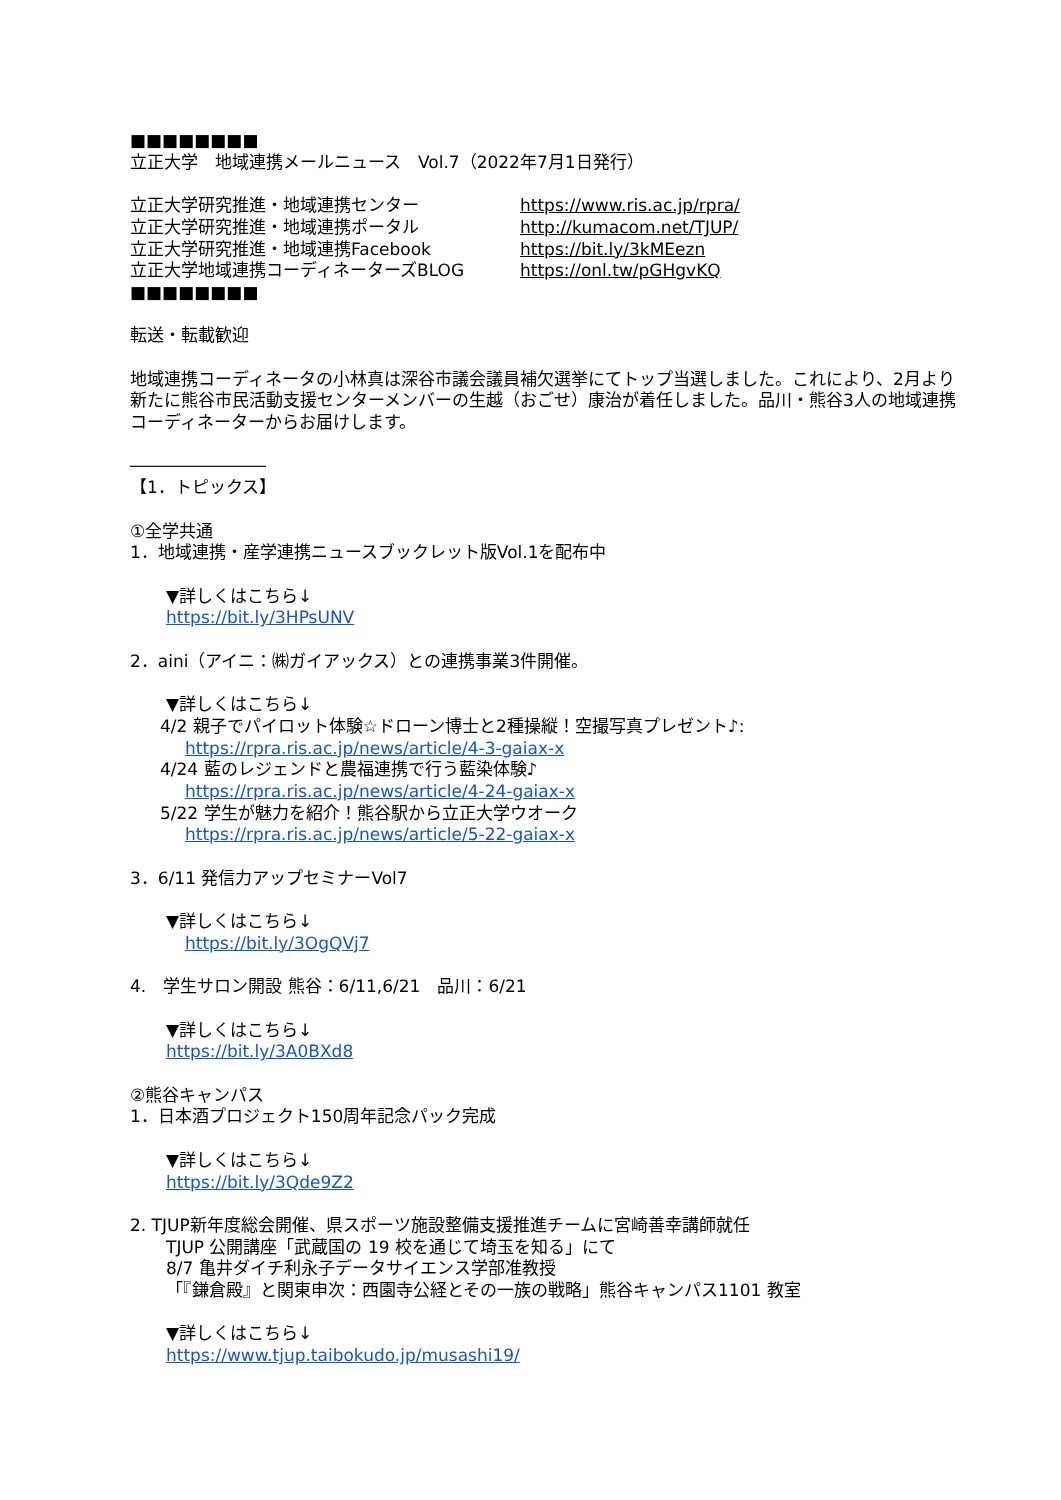■■■■■■■■
立正大学　地域連携メールニュース　Vol.7（2022年7月1日発行）
立正大学研究推進・地域連携センター https://www.ris.ac.jp/rpra/
立正大学研究推進・地域連携ポータル http://kumacom.net/TJUP/
立正大学研究推進・地域連携Facebook https://bit.ly/3kMEezn
立正大学地域連携コーディネーターズBLOG https://onl.tw/pGHgvKQ
■■■■■■■■
転送・転載歓迎
地域連携コーディネータの小林真は深谷市議会議員補欠選挙にてトップ当選しました。これにより、2月より新たに熊谷市民活動支援センターメンバーの生越（おごせ）康治が着任しました。品川・熊谷3人の地域連携コーディネーターからお届けします。
――――――――
【1．トピックス】
①全学共通
1．地域連携・産学連携ニュースブックレット版Vol.1を配布中
▼詳しくはこちら↓
https://bit.ly/3HPsUNV
2．aini（アイニ：㈱ガイアックス）との連携事業3件開催。
▼詳しくはこちら↓
4/2 親子でパイロット体験☆ドローン博士と2種操縦！空撮写真プレゼント♪:
https://rpra.ris.ac.jp/news/article/4-3-gaiax-x
4/24 藍のレジェンドと農福連携で行う藍染体験♪
https://rpra.ris.ac.jp/news/article/4-24-gaiax-x
5/22 学生が魅力を紹介！熊谷駅から立正大学ウオーク
https://rpra.ris.ac.jp/news/article/5-22-gaiax-x
3．6/11 発信力アップセミナーVol7
▼詳しくはこちら↓
https://bit.ly/3OgQVj7
4.　学生サロン開設 熊谷：6/11,6/21　品川：6/21
▼詳しくはこちら↓
https://bit.ly/3A0BXd8
②熊谷キャンパス
1．日本酒プロジェクト150周年記念パック完成
▼詳しくはこちら↓
https://bit.ly/3Qde9Z2
2. TJUP新年度総会開催、県スポーツ施設整備支援推進チームに宮崎善幸講師就任
TJUP 公開講座「武蔵国の 19 校を通じて埼玉を知る」にて
8/7 亀井ダイチ利永子データサイエンス学部准教授
「『鎌倉殿』と関東申次：西園寺公経とその一族の戦略」熊谷キャンパス1101 教室
▼詳しくはこちら↓
https://www.tjup.taibokudo.jp/musashi19/